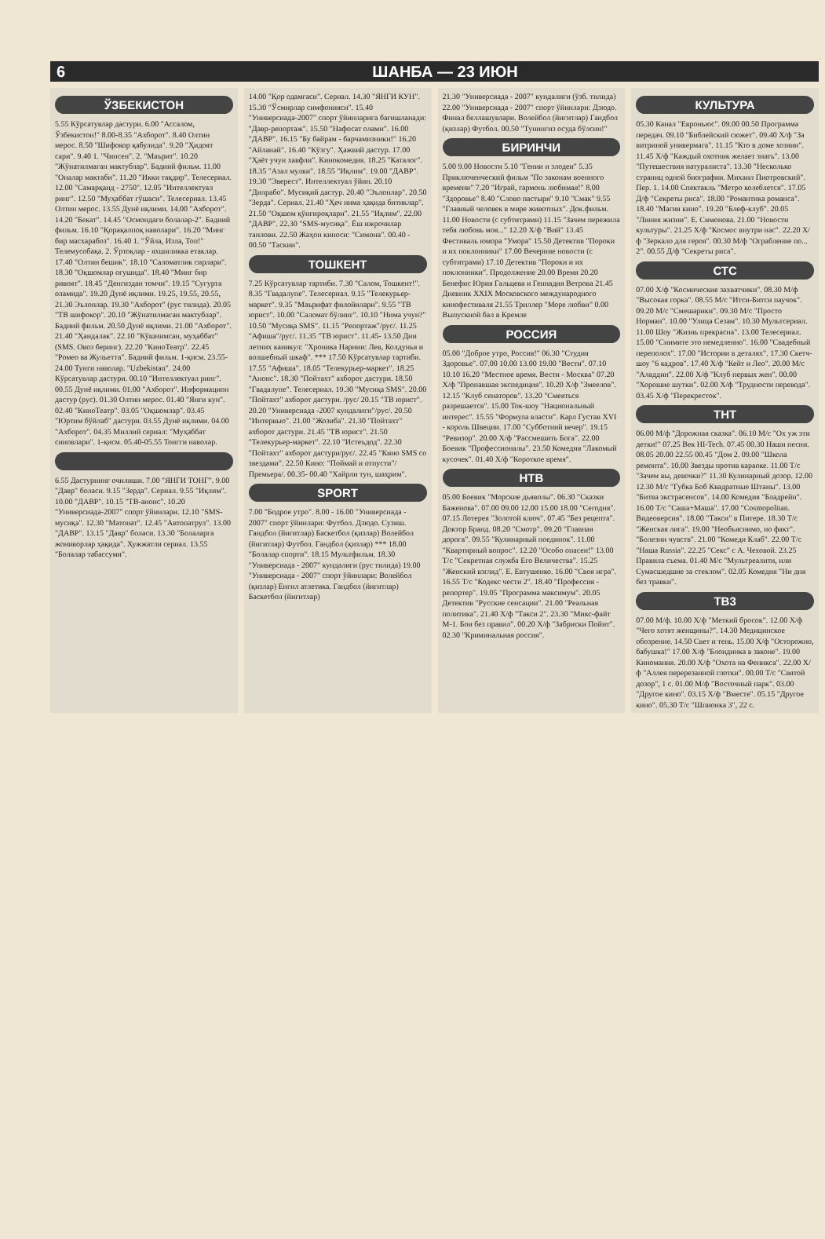6 ШАНБА — 23 ИЮН
ЎЗБЕКИСТОН
5.55 Кўрсатувлар дастури. 6.00 "Ассалом, Ўзбекистон!" 8.00-8.35 "Ахборот". 8.40 Олтин мерос. 8.50 "Шифокор қабулида". 9.20 "Ҳидоят сари". 9.40 1. "Чинсен". 2. "Маърит". 10.20 "Жўнатилмаган мактублар". Бадиий фильм. 11.00 "Оналар мактаби". 11.20 "Икки тақдир". Телесериал. 12.00 "Самарқанд - 2750". 12.05 "Интеллектуал ринг". 12.50 "Муҳаббат гўшаси". Телесериал. 13.45 Олтин мерос. 13.55 Дунё иқлими. 14.00 "Ахборот". 14.20 "Бекат". 14.45 "Осмондаги болалар-2". Бадиий фильм. 16.10 "Қорақалпоқ наволари". 16.20 "Минг бир масхарабоз". 16.40 1. "Ўйла, Изла, Топ!" Телемусобақа. 2. Ўртоқлар - яхшиликка етаклар. 17.40 "Олтин бешик". 18.10 "Саломатлик сирлари". 18.30 "Оқшомлар огушида". 18.40 "Минг бир ривоят". 18.45 "Денгиздан томчи". 19.15 "Сугурта оламида". 19.20 Дунё иқлими. 19.25, 19.55, 20.55, 21.30 Эълонлар. 19.30 "Ахборот" (рус тилида). 20.05 "ТВ шифокор". 20.10 "Жўнатилмаган мактублар". Бадиий фильм. 20.50 Дунё иқлими. 21.00 "Ахборот". 21.40 "Ҳандалак". 22.10 "Кўшнимсан, муҳаббат" (SMS. Овоз беринг). 22.20 "КиноТеатр". 22.45 "Ромео ва Жульетта". Бадиий фильм. 1-қисм. 23.55-24.00 Тунги наволар. "Uzbekistan". 24.00 Кўрсатувлар дастури. 00.10 "Интеллектуал ринг". 00.55 Дунё иқлими. 01.00 "Ахборот". Информацион дастур (рус). 01.30 Олтин мерос. 01.40 "Янги кун". 02.40 "КиноТеатр". 03.05 "Оқшомлар". 03.45 "Юртим бўйлаб" дастури. 03.55 Дунё иқлими. 04.00 "Ахборот". 04.35 Миллий сериал: "Муҳаббат синовлари". 1-қисм. 05.40-05.55 Тонгги наволар.
6.55 Дастурнинг очилиши. 7.00 "ЯНГИ ТОНГ". 9.00 "Давр" болаcи. 9.15 "Зерда". Сериал. 9.55 "Иқлим". 10.00 "ДАВР". 10.15 "ТВ-анонс". 10.20 "Универсиада-2007" спорт ўйинлари. 12.10 "SMS-мусиқа". 12.30 "Матонат". 12.45 "Автопатрул". 13.00 "ДАВР". 13.15 "Давр" болаcи. 13.30 "Болаларга жониворлар ҳақида". Хужжатли сериал. 13.55 "Болалар табассуми".
14.00 "Қор одамгаси". Сериал. 14.30 "ЯНГИ КУН". 15.30 "Ўсмирлар симфонияси". 15.40 "Универсиада-2007" спорт ўйинларига бағишланади: "Давр-репортаж". 15.50 "Нафосат олами". 16.00 "ДАВР". 16.15 "Бу байрам - барчамизники!" 16.20 "Айланай". 16.40 "Кўзгу". Ҳажвий дастур. 17.00 "Ҳаёт учун хавфли". Кинокомедия. 18.25 "Каталог". 18.35 "Азал мулки". 18.55 "Иқлим". 19.00 "ДАВР". 19.30 "Эверест". Интеллектуал ўйин. 20.10 "Дилрабо". Мусиқий дастур. 20.40 "Эълонлар". 20.50 "Зерда". Сериал. 21.40 "Ҳеч нима ҳақида битиклар". 21.50 "Оқшом қўнғироқлари". 21.55 "Иқлим". 22.00 "ДАВР". 22.30 "SMS-мусиқа". Ёш ижрочилар танлови. 22.50 Жаҳон киноси: "Симона". 00.40 - 00.50 "Таскин".
ТОШКЕНТ
7.25 Кўрсатувлар тартиби. 7.30 "Салом, Тошкент!". 8.35 "Гвадалупе". Телесериал. 9.15 "Телекурьер-маркет". 9.35 "Маърифат филойилари". 9.55 "ТВ юрист". 10.00 "Саломат бўлинг". 10.10 "Нима учун?" 10.50 "Мусиқа SMS". 11.15 "Репортаж"/рус/. 11.25 "Афиша"/рус/. 11.35 "ТВ юрист". 11.45- 13.50 Дни летних каникул: "Хроника Нарнии: Лев, Колдунья и волшебный шкаф". *** 17.50 Кўрсатувлар тартиби. 17.55 "Афиша". 18.05 "Телекурьер-маркет". 18.25 "Анонс". 18.30 "Пойтахт" ахборот дастури. 18.50 "Гвадалупе". Телесериал. 19.30 "Мусиқа SMS". 20.00 "Пойтахт" ахборот дастури. /рус/ 20.15 "ТВ юрист". 20.20 "Универсиада -2007 кундалиги"/рус/. 20.50 "Интервью". 21.00 "Жозиба". 21.30 "Пойтахт" ахборот дастури. 21.45 "ТВ юрист". 21.50 "Телекурьер-маркет". 22.10 "Истеъдод". 22.30 "Пойтахт" ахборот дастури/рус/. 22.45 "Кино SMS со звездами". 22.50 Кино: "Поймай и отпусти"/ Премьера/. 00.35- 00.40 "Хайрли тун, шаҳрим".
SPORT
7.00 "Бодрое утро". 8.00 - 16.00 "Универсиада - 2007" спорт ўйинлари: Футбол. Дзюдо. Сузиш. Гандбол (йигитлар) Баскетбол (қизлар) Волейбол (йигитлар) Футбол. Гандбол (қизлар) *** 18.00 "Болалар спорти". 18.15 Мультфильм. 18.30 "Универсиада - 2007" кундалиги (рус тилида) 19.00 "Универсиада - 2007" спорт ўйинлари: Волейбол (қизлар) Енгил атлетика. Гандбол (йигитлар) Баскетбол (йигитлар)
21.30 "Универсиада - 2007" кундалиги (ўзб. тилида) 22.00 "Универсиада - 2007" спорт ўйинлари: Дзюдо. Финал беллашувлари. Волейбол (йигитлар) Гандбол (қизлар) Футбол. 00.50 "Тунингиз осуда бўлсин!"
БИРИНЧИ
5.00 9.00 Новости 5.10 "Гении и злодеи" 5.35 Приключенческий фильм "По законам военного времени" 7.20 "Играй, гармонь любимая!" 8.00 "Здоровье" 8.40 "Слово пастыря" 9.10 "Смак" 9.55 "Главный человек в мире животных". Док.фильм. 11.00 Новости (с субтитрами) 11.15 "Зачем пережила тебя любовь моя..." 12.20 Х/ф "Вий" 13.45 Фестиваль юмора "Умора" 15.50 Детектив "Пороки и их поклонники" 17.00 Вечерние новости (с субтитрами) 17.10 Детектив "Пороки и их поклонники". Продолжение 20.00 Время 20.20 Бенефис Юрия Гальцева и Геннадия Ветрова 21.45 Дневник XXIX Московского международного кинофестиваля 21.55 Триллер "Море любви" 0.00 Выпускной бал в Кремле
РОССИЯ
05.00 "Доброе утро, Россия!" 06.30 "Студия Здоровье". 07.00 10.00 13.00 19.00 "Вести". 07.10 10.10 16.20 "Местное время. Вести - Москва" 07.20 Х/ф "Пропавшая экспедиция". 10.20 Х/ф "Змеелов". 12.15 "Клуб сенаторов". 13.20 "Смеяться разрешается". 15.00 Ток-шоу "Национальный интерес". 15.55 "Формула власти". Карл Густав XVI - король Швеции. 17.00 "Субботний вечер". 19.15 "Ревизор". 20.00 Х/ф "Рассмешить Бога". 22.00 Боевик "Профессионалы". 23.50 Комедия "Лакомый кусочек". 01.40 Х/ф "Короткое время".
НТВ
05.00 Боевик "Морские дьяволы". 06.30 "Сказки Баженова". 07.00 09.00 12.00 15.00 18.00 "Сегодня". 07.15 Лотерея "Золотой ключ". 07.45 "Без рецепта". Доктор Бранд. 08.20 "Смотр". 09.20 "Главная дорога". 09.55 "Кулинарный поединок". 11.00 "Квартирный вопрос". 12.20 "Особо опасен!" 13.00 Т/с "Секретная служба Его Величества". 15.25 "Женский взгляд". Е. Евтушенко. 16.00 "Своя игра". 16.55 Т/с "Кодекс чести 2". 18.40 "Профессия - репортер". 19.05 "Программа максимум". 20.05 Детектив "Русские сенсации". 21.00 "Реальная политика". 21.40 Х/ф "Такси 2". 23.30 "Микс-файт М-1. Бои без правил". 00.20 Х/ф "Забриски Пойнт". 02.30 "Криминальная россия".
КУЛЬТУРА
05.30 Канал "Евроньюс". 09.00 00.50 Программа передач. 09.10 "Библейский сюжет". 09.40 Х/ф "За витриной универмага". 11.15 "Кто в доме хозяин". 11.45 Х/ф "Каждый охотник желает знать". 13.00 "Путешествия натуралиста". 13.30 "Несколько страниц одной биографии. Михаил Пиотровский". Пер. 1. 14.00 Спектакль "Метро колеблется". 17.05 Д/ф "Секреты риса". 18.00 "Романтика романса". 18.40 "Магия кино". 19.20 "Блеф-клуб". 20.05 "Линия жизни". Е. Симонова. 21.00 "Новости культуры". 21.25 Х/ф "Космос внутри нас". 22.20 Х/ф "Зеркало для героя". 00.30 М/ф "Ограбление по... 2". 00.55 Д/ф "Секреты риса".
СТС
07.00 Х/ф "Космические захватчики". 08.30 М/ф "Высокая горка". 08.55 М/с "Итси-Битси паучок". 09.20 М/с "Смешарики". 09.30 М/с "Просто Норман". 10.00 "Улица Сезам". 10.30 Мультсериал. 11.00 Шоу "Жизнь прекрасна". 13.00 Телесериал. 15.00 "Снимите это немедленно". 16.00 "Свадебный переполох". 17.00 "Истории в деталях". 17.30 Скетч-шоу "6 кадров". 17.40 Х/ф "Кейт и Лео". 20.00 М/с "Аладдин". 22.00 Х/ф "Клуб первых жен". 00.00 "Хорошие шутки". 02.00 Х/ф "Трудности перевода". 03.45 Х/ф "Перекресток".
ТНТ
06.00 М/ф "Дорожная сказка". 06.10 М/с "Ох уж эти детки!" 07.25 Век HI-Tech. 07.45 00.30 Наши песни. 08.05 20.00 22.55 00.45 "Дом 2. 09.00 "Школа ремонта". 10.00 Звезды против караоке. 11.00 Т/с "Зачем вы, девочки?" 11.30 Кулинарный дозор. 12.00 12.30 М/с "Губка Боб Квадратные Штаны". 13.00 "Битва экстрасенсов". 14.00 Комедия "Бладрейн". 16.00 Т/с "Саша+Маша". 17.00 "Cosmopolitan. Видеоверсия". 18.00 "Такси" в Питере. 18.30 Т/с "Женская лига". 19.00 "Необъяснимо, но факт". "Болезни чувств". 21.00 "Комеди Клаб". 22.00 Т/с "Наша Russia". 22.25 "Секс" с А. Чеховой. 23.25 Правила съема. 01.40 М/с "Мультреалити, или Сумасшедшие за стеклом". 02.05 Комедия "Ни дня без травки".
ТВ3
07.00 М/ф. 10.00 Х/ф "Меткий бросок". 12.00 Х/ф "Чего хотят женщины?". 14.30 Медицинское обозрение. 14.50 Свет и тень. 15.00 Х/ф "Осторожно, бабушка!" 17.00 Х/ф "Блондинка в законе". 19.00 Киномания. 20.00 Х/ф "Охота на Феникса". 22.00 Х/ф "Аллея перерезанной глотки". 00.00 Т/с "Святой дозор", 1 с. 01.00 М/ф "Восточный парк". 03.00 "Другое кино". 03.15 Х/ф "Вместе". 05.15 "Другое кино". 05.30 Т/с "Шпионка 3", 22 с.